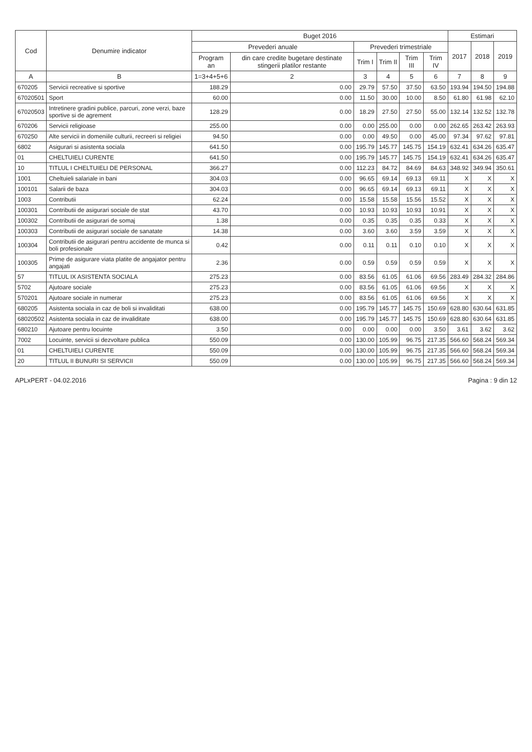| Cod | Denumire indicator | Buget 2016 | | | | | | Estimari | | |
| --- | --- | --- | --- | --- | --- | --- | --- | --- | --- | --- |
| | | Prevederi anuale | | Prevederi trimestriale | | | | 2017 | 2018 | 2019 |
| | | Program an | din care credite bugetare destinate stingerii platilor restante | Trim I | Trim II | Trim III | Trim IV | | | |
| A | B | 1=3+4+5+6 | 2 | 3 | 4 | 5 | 6 | 7 | 8 | 9 |
| 670205 | Servicii recreative si sportive | 188.29 | 0.00 | 29.79 | 57.50 | 37.50 | 63.50 | 193.94 | 194.50 | 194.88 |
| 67020501 | Sport | 60.00 | 0.00 | 11.50 | 30.00 | 10.00 | 8.50 | 61.80 | 61.98 | 62.10 |
| 67020503 | Intretinere gradini publice, parcuri, zone verzi, baze sportive si de agrement | 128.29 | 0.00 | 18.29 | 27.50 | 27.50 | 55.00 | 132.14 | 132.52 | 132.78 |
| 670206 | Servicii religioase | 255.00 | 0.00 | 0.00 | 255.00 | 0.00 | 0.00 | 262.65 | 263.42 | 263.93 |
| 670250 | Alte servicii in domeniile culturii, recreeri si religiei | 94.50 | 0.00 | 0.00 | 49.50 | 0.00 | 45.00 | 97.34 | 97.62 | 97.81 |
| 6802 | Asigurari si asistenta sociala | 641.50 | 0.00 | 195.79 | 145.77 | 145.75 | 154.19 | 632.41 | 634.26 | 635.47 |
| 01 | CHELTUIELI CURENTE | 641.50 | 0.00 | 195.79 | 145.77 | 145.75 | 154.19 | 632.41 | 634.26 | 635.47 |
| 10 | TITLUL I CHELTUIELI DE PERSONAL | 366.27 | 0.00 | 112.23 | 84.72 | 84.69 | 84.63 | 348.92 | 349.94 | 350.61 |
| 1001 | Cheltuieli salariale in bani | 304.03 | 0.00 | 96.65 | 69.14 | 69.13 | 69.11 | X | X | X |
| 100101 | Salarii de baza | 304.03 | 0.00 | 96.65 | 69.14 | 69.13 | 69.11 | X | X | X |
| 1003 | Contributii | 62.24 | 0.00 | 15.58 | 15.58 | 15.56 | 15.52 | X | X | X |
| 100301 | Contributii de asigurari sociale de stat | 43.70 | 0.00 | 10.93 | 10.93 | 10.93 | 10.91 | X | X | X |
| 100302 | Contributii de asigurari de somaj | 1.38 | 0.00 | 0.35 | 0.35 | 0.35 | 0.33 | X | X | X |
| 100303 | Contributii de asigurari sociale de sanatate | 14.38 | 0.00 | 3.60 | 3.60 | 3.59 | 3.59 | X | X | X |
| 100304 | Contributii de asigurari pentru accidente de munca si boli profesionale | 0.42 | 0.00 | 0.11 | 0.11 | 0.10 | 0.10 | X | X | X |
| 100305 | Prime de asigurare viata platite de angajator pentru angajati | 2.36 | 0.00 | 0.59 | 0.59 | 0.59 | 0.59 | X | X | X |
| 57 | TITLUL IX ASISTENTA SOCIALA | 275.23 | 0.00 | 83.56 | 61.05 | 61.06 | 69.56 | 283.49 | 284.32 | 284.86 |
| 5702 | Ajutoare sociale | 275.23 | 0.00 | 83.56 | 61.05 | 61.06 | 69.56 | X | X | X |
| 570201 | Ajutoare sociale in numerar | 275.23 | 0.00 | 83.56 | 61.05 | 61.06 | 69.56 | X | X | X |
| 680205 | Asistenta sociala in caz de boli si invaliditati | 638.00 | 0.00 | 195.79 | 145.77 | 145.75 | 150.69 | 628.80 | 630.64 | 631.85 |
| 68020502 | Asistenta sociala in caz de invaliditate | 638.00 | 0.00 | 195.79 | 145.77 | 145.75 | 150.69 | 628.80 | 630.64 | 631.85 |
| 680210 | Ajutoare pentru locuinte | 3.50 | 0.00 | 0.00 | 0.00 | 0.00 | 3.50 | 3.61 | 3.62 | 3.62 |
| 7002 | Locuinte, servicii si dezvoltare publica | 550.09 | 0.00 | 130.00 | 105.99 | 96.75 | 217.35 | 566.60 | 568.24 | 569.34 |
| 01 | CHELTUIELI CURENTE | 550.09 | 0.00 | 130.00 | 105.99 | 96.75 | 217.35 | 566.60 | 568.24 | 569.34 |
| 20 | TITLUL II BUNURI SI SERVICII | 550.09 | 0.00 | 130.00 | 105.99 | 96.75 | 217.35 | 566.60 | 568.24 | 569.34 |
APLxPERT - 04.02.2016 Pagina : 9 din 12